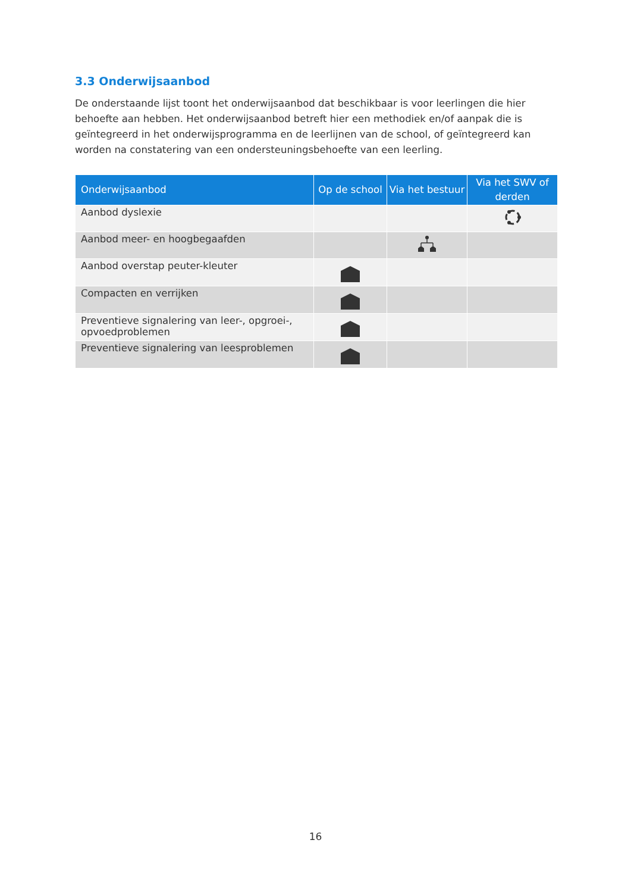3.3 Onderwijsaanbod
De onderstaande lijst toont het onderwijsaanbod dat beschikbaar is voor leerlingen die hier behoefte aan hebben. Het onderwijsaanbod betreft hier een methodiek en/of aanpak die is geïntegreerd in het onderwijsprogramma en de leerlijnen van de school, of geïntegreerd kan worden na constatering van een ondersteuningsbehoefte van een leerling.
| Onderwijsaanbod | Op de school | Via het bestuur | Via het SWV of derden |
| --- | --- | --- | --- |
| Aanbod dyslexie | | | |
| Aanbod meer- en hoogbegaafden | | | |
| Aanbod overstap peuter-kleuter | | | |
| Compacten en verrijken | | | |
| Preventieve signalering van leer-, opgroei-, opvoedproblemen | | | |
| Preventieve signalering van leesproblemen | | | |
16